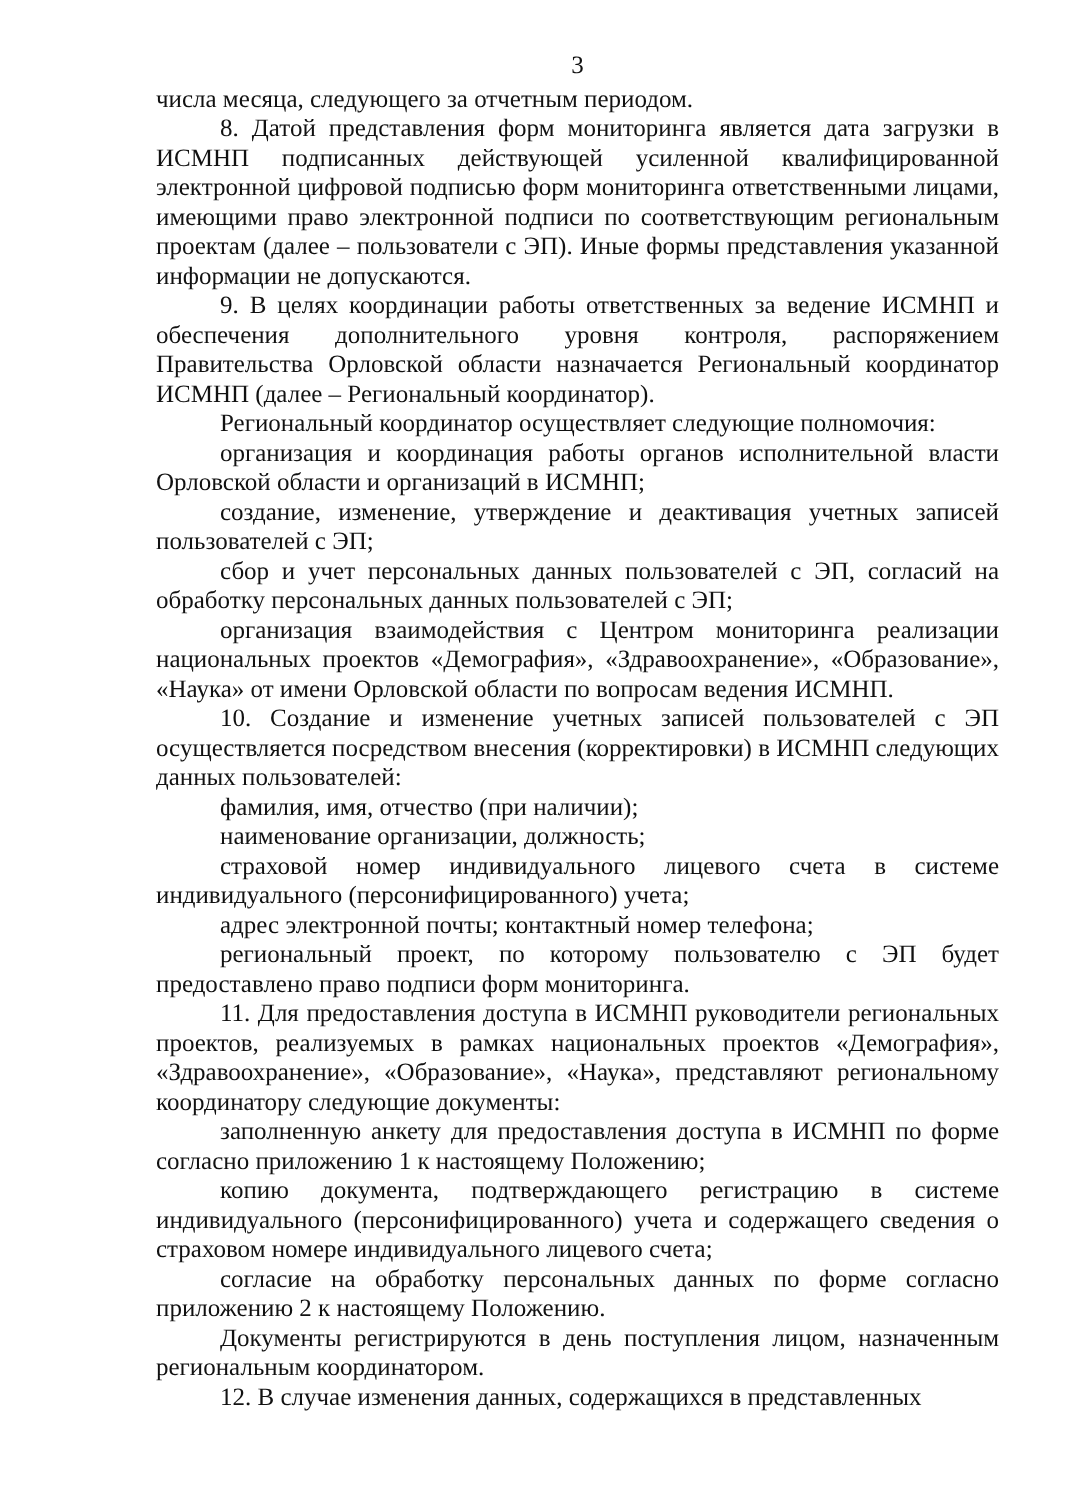3
числа месяца, следующего за отчетным периодом.
8. Датой представления форм мониторинга является дата загрузки в ИСМНП подписанных действующей усиленной квалифицированной электронной цифровой подписью форм мониторинга ответственными лицами, имеющими право электронной подписи по соответствующим региональным проектам (далее – пользователи с ЭП). Иные формы представления указанной информации не допускаются.
9. В целях координации работы ответственных за ведение ИСМНП и обеспечения дополнительного уровня контроля, распоряжением Правительства Орловской области назначается Региональный координатор ИСМНП (далее – Региональный координатор).
Региональный координатор осуществляет следующие полномочия:
организация и координация работы органов исполнительной власти Орловской области и организаций в ИСМНП;
создание, изменение, утверждение и деактивация учетных записей пользователей с ЭП;
сбор и учет персональных данных пользователей с ЭП, согласий на обработку персональных данных пользователей с ЭП;
организация взаимодействия с Центром мониторинга реализации национальных проектов «Демография», «Здравоохранение», «Образование», «Наука» от имени Орловской области по вопросам ведения ИСМНП.
10. Создание и изменение учетных записей пользователей с ЭП осуществляется посредством внесения (корректировки) в ИСМНП следующих данных пользователей:
фамилия, имя, отчество (при наличии);
наименование организации, должность;
страховой номер индивидуального лицевого счета в системе индивидуального (персонифицированного) учета;
адрес электронной почты; контактный номер телефона;
региональный проект, по которому пользователю с ЭП будет предоставлено право подписи форм мониторинга.
11. Для предоставления доступа в ИСМНП руководители региональных проектов, реализуемых в рамках национальных проектов «Демография», «Здравоохранение», «Образование», «Наука», представляют региональному координатору следующие документы:
заполненную анкету для предоставления доступа в ИСМНП по форме согласно приложению 1 к настоящему Положению;
копию документа, подтверждающего регистрацию в системе индивидуального (персонифицированного) учета и содержащего сведения о страховом номере индивидуального лицевого счета;
согласие на обработку персональных данных по форме согласно приложению 2 к настоящему Положению.
Документы регистрируются в день поступления лицом, назначенным региональным координатором.
12. В случае изменения данных, содержащихся в представленных